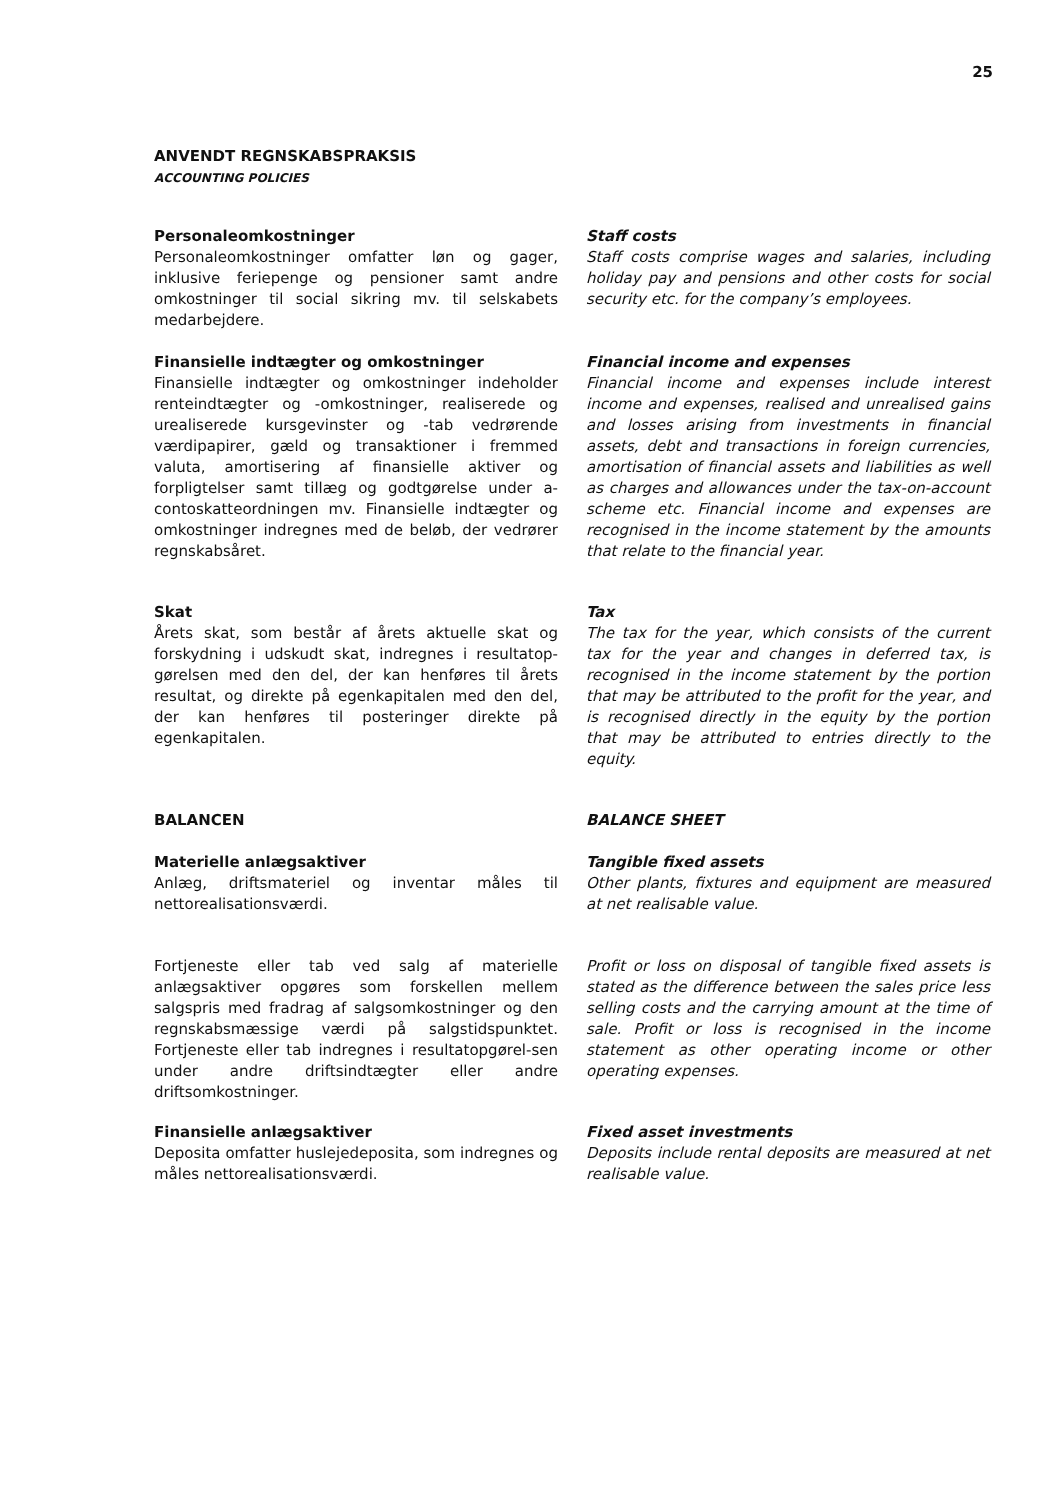25
ANVENDT REGNSKABSPRAKSIS
ACCOUNTING POLICIES
Personaleomkostninger
Personaleomkostninger omfatter løn og gager, inklusive feriepenge og pensioner samt andre omkostninger til social sikring mv. til selskabets medarbejdere.
Staff costs
Staff costs comprise wages and salaries, including holiday pay and pensions and other costs for social security etc. for the company’s employees.
Finansielle indtægter og omkostninger
Finansielle indtægter og omkostninger indeholder renteindtægter og -omkostninger, realiserede og urealiserede kursgevinster og -tab vedrørende værdipapirer, gæld og transaktioner i fremmed valuta, amortisering af finansielle aktiver og forpligtelser samt tillæg og godtgørelse under a-contoskatteordningen mv. Finansielle indtægter og omkostninger indregnes med de beløb, der vedrører regnskabsåret.
Financial income and expenses
Financial income and expenses include interest income and expenses, realised and unrealised gains and losses arising from investments in financial assets, debt and transactions in foreign currencies, amortisation of financial assets and liabilities as well as charges and allowances under the tax-on-account scheme etc. Financial income and expenses are recognised in the income statement by the amounts that relate to the financial year.
Skat
Årets skat, som består af årets aktuelle skat og forskydning i udskudt skat, indregnes i resultatop-gørelsen med den del, der kan henføres til årets resultat, og direkte på egenkapitalen med den del, der kan henføres til posteringer direkte på egenkapitalen.
Tax
The tax for the year, which consists of the current tax for the year and changes in deferred tax, is recognised in the income statement by the portion that may be attributed to the profit for the year, and is recognised directly in the equity by the portion that may be attributed to entries directly to the equity.
BALANCEN BALANCE SHEET
Materielle anlægsaktiver
Anlæg, driftsmateriel og inventar måles til nettorealisationsværdi.
Tangible fixed assets
Other plants, fixtures and equipment are measured at net realisable value.
Fortjeneste eller tab ved salg af materielle anlægsaktiver opgøres som forskellen mellem salgspris med fradrag af salgsomkostninger og den regnskabsmæssige værdi på salgstidspunktet. Fortjeneste eller tab indregnes i resultatopgørel-sen under andre driftsindtægter eller andre driftsomkostninger.
Profit or loss on disposal of tangible fixed assets is stated as the difference between the sales price less selling costs and the carrying amount at the time of sale. Profit or loss is recognised in the income statement as other operating income or other operating expenses.
Finansielle anlægsaktiver
Deposita omfatter huslejedeposita, som indregnes og måles nettorealisationsværdi.
Fixed asset investments
Deposits include rental deposits are measured at net realisable value.